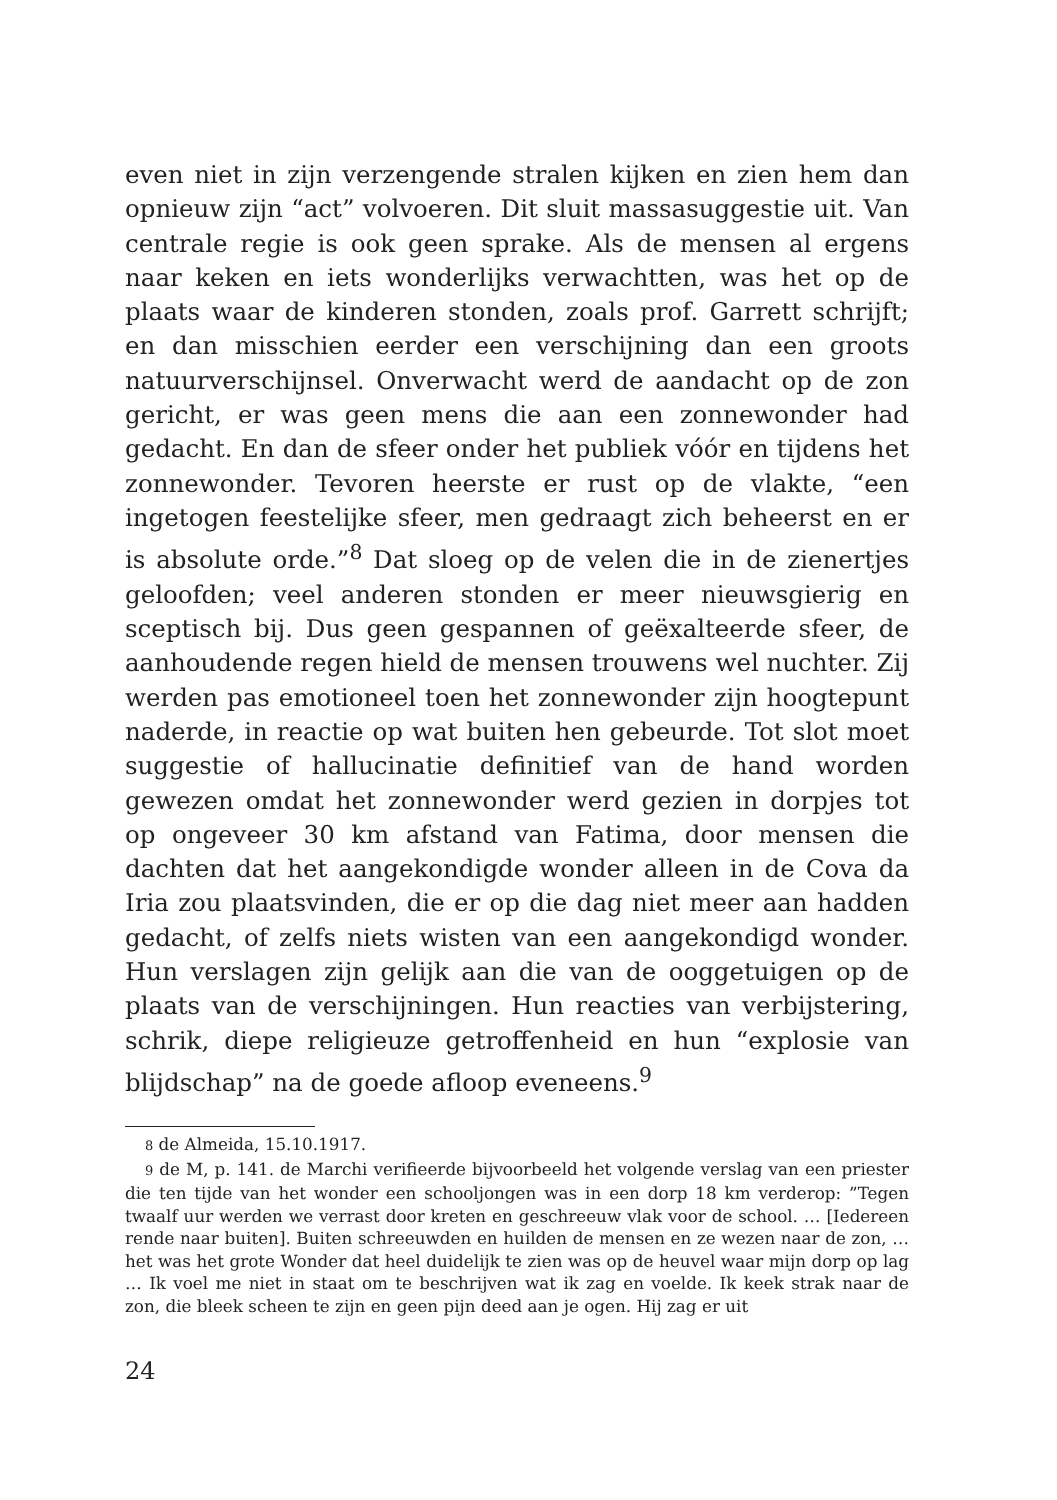even niet in zijn verzengende stralen kijken en zien hem dan opnieuw zijn “act” volvoeren. Dit sluit massasuggestie uit. Van centrale regie is ook geen sprake. Als de mensen al ergens naar keken en iets wonderlijks verwachtten, was het op de plaats waar de kinderen stonden, zoals prof. Garrett schrijft; en dan misschien eerder een verschijning dan een groots natuurverschijnsel. Onverwacht werd de aandacht op de zon gericht, er was geen mens die aan een zonnewonder had gedacht. En dan de sfeer onder het publiek vóór en tijdens het zonnewonder. Tevoren heerste er rust op de vlakte, “een ingetogen feestelijke sfeer, men gedraagt zich beheerst en er is absolute orde.”<sup>8</sup> Dat sloeg op de velen die in de zienertjes geloofden; veel anderen stonden er meer nieuwsgierig en sceptisch bij. Dus geen gespannen of geëxalteerde sfeer, de aanhoudende regen hield de mensen trouwens wel nuchter. Zij werden pas emotioneel toen het zonnewonder zijn hoogtepunt naderde, in reactie op wat buiten hen gebeurde. Tot slot moet suggestie of hallucinatie definitief van de hand worden gewezen omdat het zonnewonder werd gezien in dorpjes tot op ongeveer 30 km afstand van Fatima, door mensen die dachten dat het aangekondigde wonder alleen in de Cova da Iria zou plaatsvinden, die er op die dag niet meer aan hadden gedacht, of zelfs niets wisten van een aangekondigd wonder. Hun verslagen zijn gelijk aan die van de ooggetuigen op de plaats van de verschijningen. Hun reacties van verbijstering, schrik, diepe religieuze getroffenheid en hun “explosie van blijdschap” na de goede afloop eveneens.<sup>9</sup>
8 de Almeida, 15.10.1917.
9 de M, p. 141. de Marchi verifieerde bijvoorbeeld het volgende verslag van een priester die ten tijde van het wonder een schooljongen was in een dorp 18 km verderop: ”Tegen twaalf uur werden we verrast door kreten en geschreeuw vlak voor de school. … [Iedereen rende naar buiten]. Buiten schreeuwden en huilden de mensen en ze wezen naar de zon, … het was het grote Wonder dat heel duidelijk te zien was op de heuvel waar mijn dorp op lag … Ik voel me niet in staat om te beschrijven wat ik zag en voelde. Ik keek strak naar de zon, die bleek scheen te zijn en geen pijn deed aan je ogen. Hij zag er uit
24